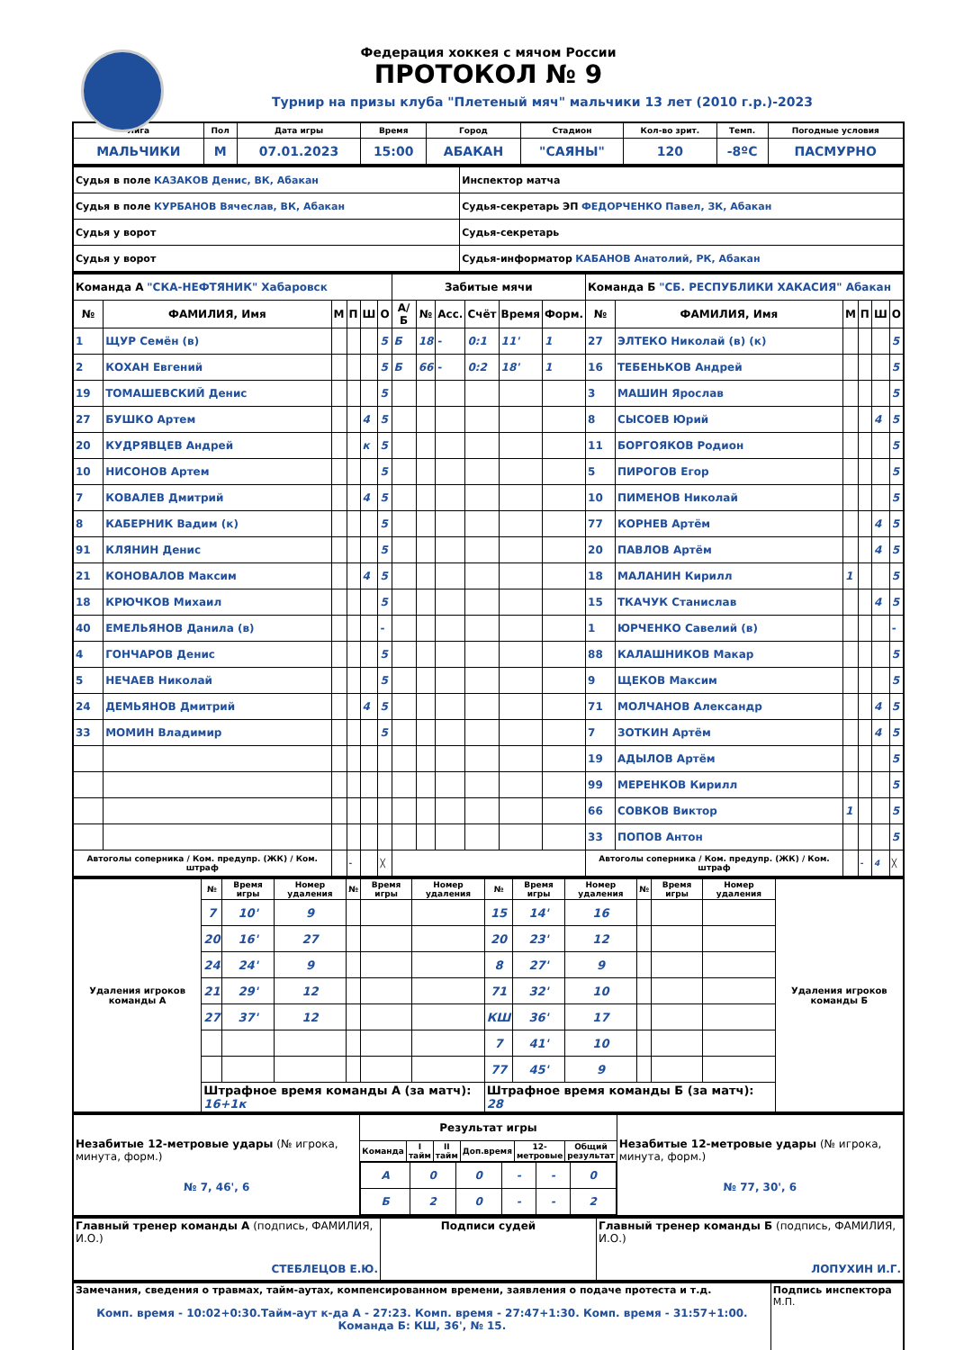Федерация хоккея с мячом России
ПРОТОКОЛ № 9
Турнир на призы клуба "Плетеный мяч" мальчики 13 лет (2010 г.р.)-2023
| Лига | Пол | Дата игры | Время | Город | Стадион | Кол-во зрит. | Темп. | Погодные условия |
| --- | --- | --- | --- | --- | --- | --- | --- | --- |
| МАЛЬЧИКИ | М | 07.01.2023 | 15:00 | АБАКАН | "САЯНЫ" | 120 | -8ºC | ПАСМУРНО |
| Судья в поле КАЗАКОВ Денис, ВК, Абакан | Инспектор матча |
| Судья в поле КУРБАНОВ Вячеслав, ВК, Абакан | Судья-секретарь ЭП ФЕДОРЧЕНКО Павел, ЗК, Абакан |
| Судья у ворот | Судья-секретарь |
| Судья у ворот | Судья-информатор КАБАНОВ Анатолий, РК, Абакан |
| Команда А "СКА-НЕФТЯНИК" Хабаровск | | | | | | Забитые мячи | | | | | | Команда Б "СБ. РЕСПУБЛИКИ ХАКАСИЯ" Абакан | | | | | |
| № | ФАМИЛИЯ, Имя | М | П | Ш | О | А/Б | № | Асс. | Счёт | Время | Форм. | № | ФАМИЛИЯ, Имя | М | П | Ш | О |
| 1 | ЩУР Семён (в) | | | | 5 | Б | 18 | - | 0:1 | 11' | 1 | 27 | ЭЛТЕКО Николай (в) (к) | | | | 5 |
| 2 | КОХАН Евгений | | | | 5 | Б | 66 | - | 0:2 | 18' | 1 | 16 | ТЕБЕНЬКОВ Андрей | | | | 5 |
| 19 | ТОМАШЕВСКИЙ Денис | | | | 5 | | | | | | | 3 | МАШИН Ярослав | | | | 5 |
| 27 | БУШКО Артем | | | 4 | 5 | | | | | | | 8 | СЫСОЕВ Юрий | | | 4 | 5 |
| 20 | КУДРЯВЦЕВ Андрей | | | к | 5 | | | | | | | 11 | БОРГОЯКОВ Родион | | | | 5 |
| 10 | НИСОНОВ Артем | | | | 5 | | | | | | | 5 | ПИРОГОВ Егор | | | | 5 |
| 7 | КОВАЛЕВ Дмитрий | | | 4 | 5 | | | | | | | 10 | ПИМЕНОВ Николай | | | | 5 |
| 8 | КАБЕРНИК Вадим (к) | | | | 5 | | | | | | | 77 | КОРНЕВ Артём | | | 4 | 5 |
| 91 | КЛЯНИН Денис | | | | 5 | | | | | | | 20 | ПАВЛОВ Артём | | | 4 | 5 |
| 21 | КОНОВАЛОВ Максим | | | 4 | 5 | | | | | | | 18 | МАЛАНИН Кирилл | 1 | | | 5 |
| 18 | КРЮЧКОВ Михаил | | | | 5 | | | | | | | 15 | ТКАЧУК Станислав | | | 4 | 5 |
| 40 | ЕМЕЛЬЯНОВ Данила (в) | | | | - | | | | | | | 1 | ЮРЧЕНКО Савелий (в) | | | | - |
| 4 | ГОНЧАРОВ Денис | | | | 5 | | | | | | | 88 | КАЛАШНИКОВ Макар | | | | 5 |
| 5 | НЕЧАЕВ Николай | | | | 5 | | | | | | | 9 | ЩЕКОВ Максим | | | | 5 |
| 24 | ДЕМЬЯНОВ Дмитрий | | | 4 | 5 | | | | | | | 71 | МОЛЧАНОВ Александр | | | 4 | 5 |
| 33 | МОМИН Владимир | | | | 5 | | | | | | | 7 | ЗОТКИН Артём | | | 4 | 5 |
| | | | | | | | | | | | | 19 | АДЫЛОВ Артём | | | | 5 |
| | | | | | | | | | | | | 99 | МЕРЕНКОВ Кирилл | | | | 5 |
| | | | | | | | | | | | | 66 | СОВКОВ Виктор | 1 | | | 5 |
| | | | | | | | | | | | | 33 | ПОПОВ Антон | | | | 5 |
| Автоголы соперника / Ком. предупр. (ЖК) / Ком. штраф | | | - | | ╳ | | | | | | | Автоголы соперника / Ком. предупр. (ЖК) / Ком. штраф | | | - | 4 | ╳ |
| Удаления игроков команды А | № | Время игры | Номер удаления | № | Время игры | Номер удаления | № | Время игры | Номер удаления | № | Время игры | Номер удаления | Удаления игроков команды Б |
| --- | --- | --- | --- | --- | --- | --- | --- | --- | --- | --- | --- | --- | --- |
| | 7 | 10' | 9 | | | | 15 | 14' | 16 | | | | |
| | 20 | 16' | 27 | | | | 20 | 23' | 12 | | | | |
| | 24 | 24' | 9 | | | | 8 | 27' | 9 | | | | |
| | 21 | 29' | 12 | | | | 71 | 32' | 10 | | | | |
| | 27 | 37' | 12 | | | | КШ | 36' | 17 | | | | |
| | | | | | | | 7 | 41' | 10 | | | | |
| | | | | | | | 77 | 45' | 9 | | | | |
| | Штрафное время команды А (за матч): 16+1к | | | | | | Штрафное время команды Б (за матч): 28 | | | | | | |
| Незабитые 12-метровые удары (№ игрока, минута, форм.) № 7, 46', 6 | Результат игры | | | | | | Незабитые 12-метровые удары (№ игрока, минута, форм.) № 77, 30', 6 |
| | Команда | I тайм | II тайм | Доп.время | 12-метровые | Общий результат | |
| | / А / 0 / 0 / - / - / 0 / / Б / 2 / 0 / - / - / 2 / | | | | | | |
| Главный тренер команды А (подпись, ФАМИЛИЯ, И.О.) СТЕБЛЕЦОВ Е.Ю. | Подписи судей | Главный тренер команды Б (подпись, ФАМИЛИЯ, И.О.) ЛОПУХИН И.Г. |
| Замечания, сведения о травмах, тайм-аутах, компенсированном времени, заявления о подаче протеста и т.д. Комп. время - 10:02+0:30.Тайм-аут к-да А - 27:23. Комп. время - 27:47+1:30. Комп. время - 31:57+1:00. Команда Б: КШ, 36', № 15. | Подпись инспектора М.П. |